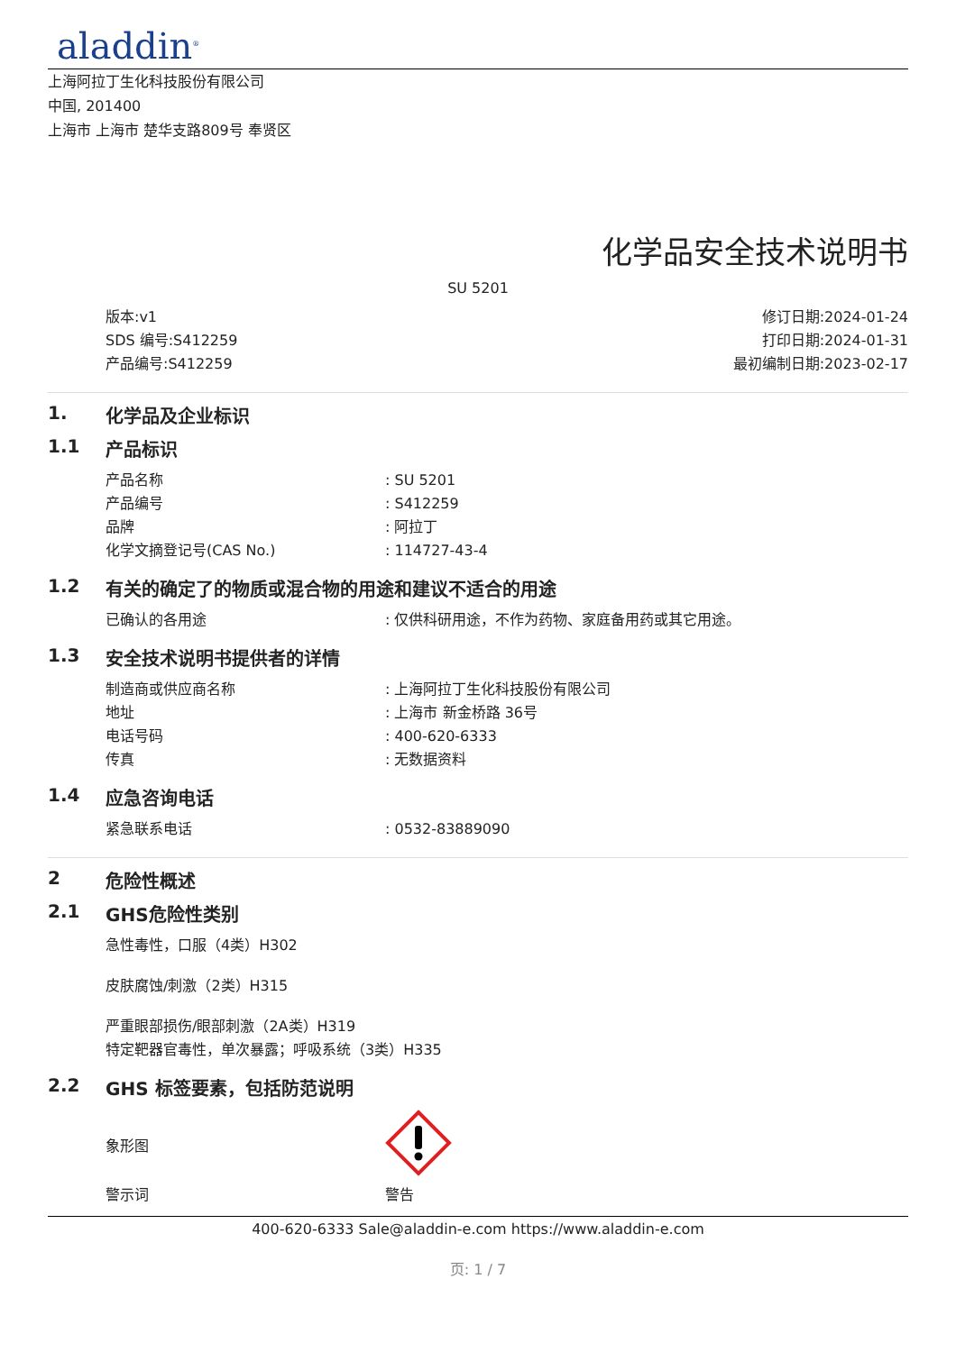aladdin<sup>®</sup>
上海阿拉丁生化科技股份有限公司
中国, 201400
上海市 上海市 楚华支路809号 奉贤区
化学品安全技术说明书
SU 5201
版本:v1
SDS 编号:S412259
产品编号:S412259
修订日期:2024-01-24
打印日期:2024-01-31
最初编制日期:2023-02-17
1. 化学品及企业标识
1.1 产品标识
产品名称 : SU 5201
产品编号 : S412259
品牌 : 阿拉丁
化学文摘登记号(CAS No.) : 114727-43-4
1.2 有关的确定了的物质或混合物的用途和建议不适合的用途
已确认的各用途 : 仅供科研用途，不作为药物、家庭备用药或其它用途。
1.3 安全技术说明书提供者的详情
制造商或供应商名称 : 上海阿拉丁生化科技股份有限公司
地址 : 上海市 新金桥路 36号
电话号码 : 400-620-6333
传真 : 无数据资料
1.4 应急咨询电话
紧急联系电话 : 0532-83889090
2 危险性概述
2.1 GHS危险性类别
急性毒性，口服（4类）H302
皮肤腐蚀/刺激（2类）H315
严重眼部损伤/眼部刺激（2A类）H319
特定靶器官毒性，单次暴露；呼吸系统（3类）H335
2.2 GHS 标签要素，包括防范说明
象形图
警示词 警告
400-620-6333 Sale@aladdin-e.com https://www.aladdin-e.com
页: 1 / 7